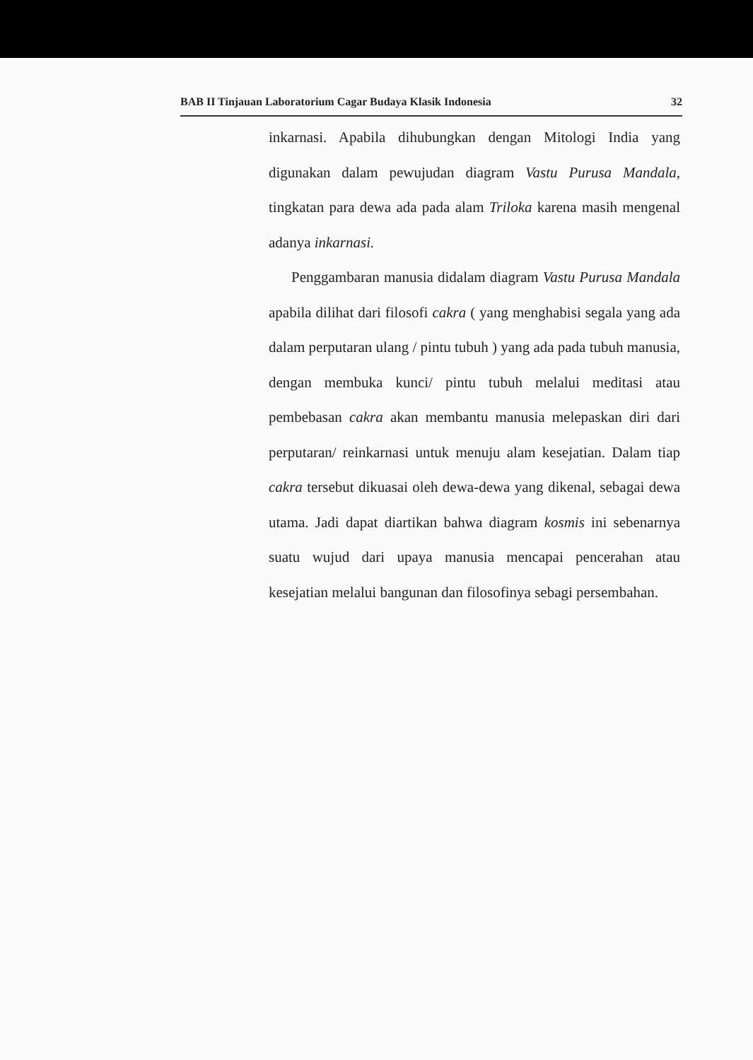BAB II Tinjauan Laboratorium Cagar Budaya Klasik Indonesia 32
inkarnasi. Apabila dihubungkan dengan Mitologi India yang digunakan dalam pewujudan diagram Vastu Purusa Mandala, tingkatan para dewa ada pada alam Triloka karena masih mengenal adanya inkarnasi.
Penggambaran manusia didalam diagram Vastu Purusa Mandala apabila dilihat dari filosofi cakra ( yang menghabisi segala yang ada dalam perputaran ulang / pintu tubuh ) yang ada pada tubuh manusia, dengan membuka kunci/ pintu tubuh melalui meditasi atau pembebasan cakra akan membantu manusia melepaskan diri dari perputaran/ reinkarnasi untuk menuju alam kesejatian. Dalam tiap cakra tersebut dikuasai oleh dewa-dewa yang dikenal, sebagai dewa utama. Jadi dapat diartikan bahwa diagram kosmis ini sebenarnya suatu wujud dari upaya manusia mencapai pencerahan atau kesejatian melalui bangunan dan filosofinya sebagi persembahan.